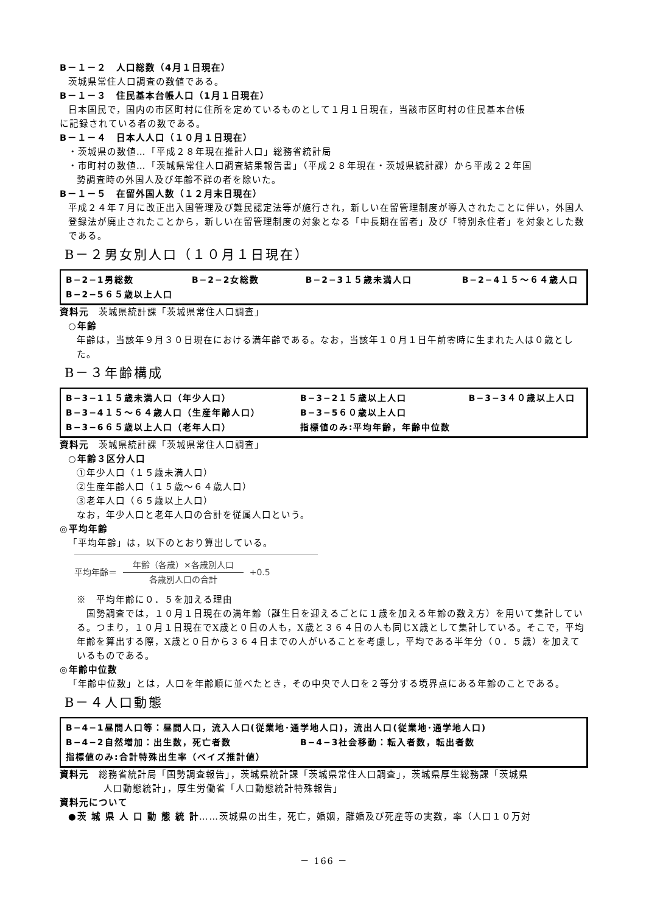B－１－２　人口総数（4月１日現在）
茨城県常住人口調査の数値である。
B－１－３　住民基本台帳人口（1月１日現在）
日本国民で，国内の市区町村に住所を定めているものとして１月１日現在，当該市区町村の住民基本台帳
に記録されている者の数である。
B－１－４　日本人人口（１０月１日現在）
・茨城県の数値…「平成２８年現在推計人口」総務省統計局
・市町村の数値…「茨城県常住人口調査結果報告書」（平成２８年現在・茨城県統計課）から平成２２年国
勢調査時の外国人及び年齢不詳の者を除いた。
B－１－５　在留外国人数（１２月末日現在）
平成２４年７月に改正出入国管理及び難民認定法等が施行され，新しい在留管理制度が導入されたことに伴い，外国人登録法が廃止されたことから，新しい在留管理制度の対象となる「中長期在留者」及び「特別永住者」を対象とした数である。
B－２男女別人口（１０月１日現在）
B−2−1男総数 B−2−2女総数 B−2−3１５歳未満人口 B−2−4１５～６４歳人口
B−2−5６５歳以上人口
資料元　茨城県統計課「茨城県常住人口調査」
○年齢
年齢は，当該年９月３０日現在における満年齢である。なお，当該年１０月１日午前零時に生まれた人は０歳とした。
B－３年齢構成
B−3−1１５歳未満人口（年少人口） B−3−2１５歳以上人口 B−3−3４０歳以上人口
B−3−4１５～６４歳人口（生産年齢人口） B−3−5６０歳以上人口
B−3−6６５歳以上人口（老年人口） 指標値のみ:平均年齢，年齢中位数
資料元　茨城県統計課「茨城県常住人口調査」
○年齢３区分人口
①年少人口（１５歳未満人口）
②生産年齢人口（１５歳～６４歳人口）
③老年人口（６５歳以上人口）
なお，年少人口と老年人口の合計を従属人口という。
◎平均年齢
「平均年齢」は，以下のとおり算出している。
平均年齢＝
年齢（各歳）×各歳別人口
各歳別人口の合計
+0.5
※　平均年齢に０．５を加える理由
　国勢調査では，１０月１日現在の満年齢（誕生日を迎えるごとに１歳を加える年齢の数え方）を用いて集計している。つまり，１０月１日現在でX歳と０日の人も，X歳と３６４日の人も同じX歳として集計している。そこで，平均年齢を算出する際，X歳と０日から３６４日までの人がいることを考慮し，平均である半年分（０．５歳）を加えているものである。
◎年齢中位数
「年齢中位数」とは，人口を年齢順に並べたとき，その中央で人口を２等分する境界点にある年齢のことである。
B－４人口動態
B−4−1昼間人口等：昼間人口，流入人口(従業地･通学地人口)，流出人口(従業地･通学地人口)
B−4−2自然増加：出生数，死亡者数 B−4−3社会移動：転入者数，転出者数
指標値のみ:合計特殊出生率（ベイズ推計値）
資料元　総務省統計局「国勢調査報告」，茨城県統計課「茨城県常住人口調査」，茨城県厚生総務課「茨城県
人口動態統計」，厚生労働省「人口動態統計特殊報告」
資料元について
●茨 城 県 人 口 動 態 統 計……茨城県の出生，死亡，婚姻，離婚及び死産等の実数，率（人口１０万対
－ 166 －